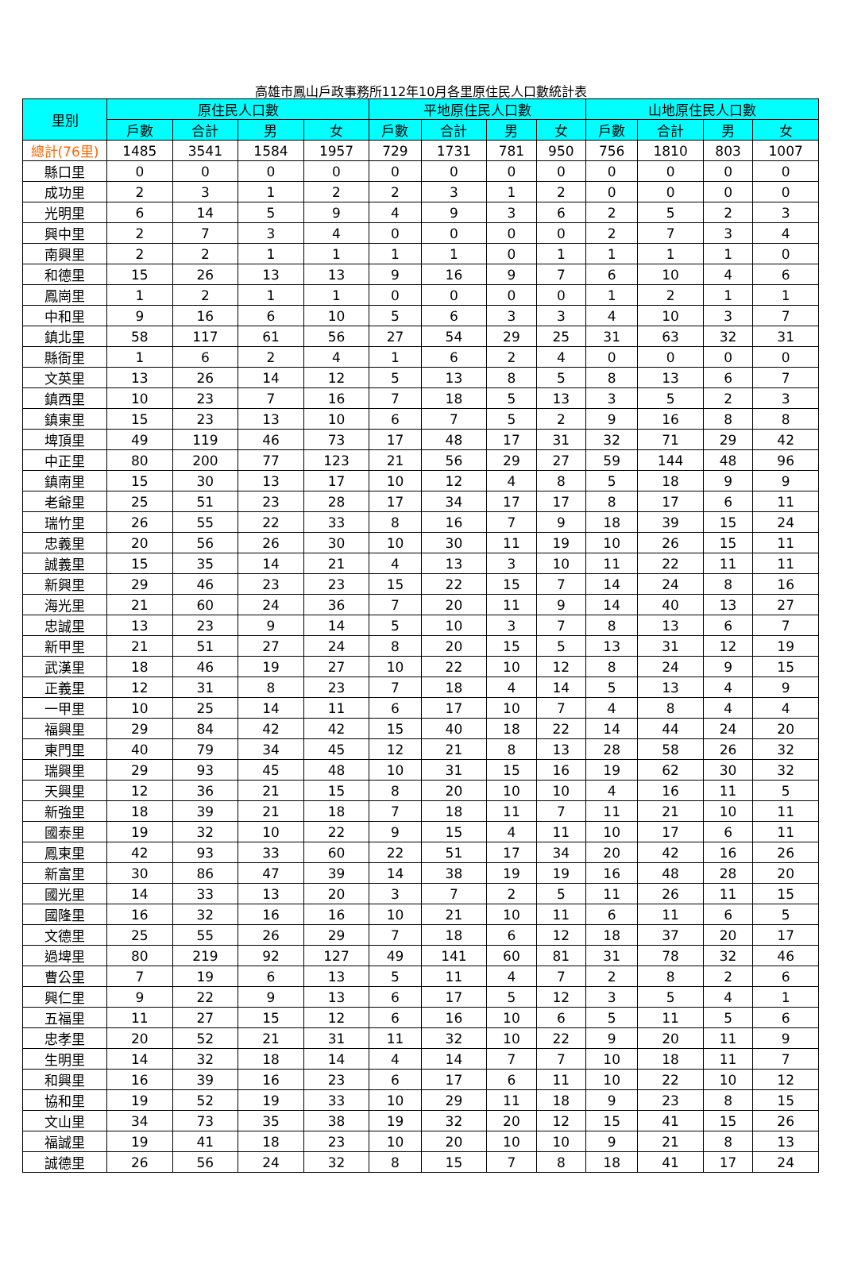高雄市鳳山戶政事務所112年10月各里原住民人口數統計表
| 里別 | 原住民人口數 | | | | 平地原住民人口數 | | | | 山地原住民人口數 | | | |
| --- | --- | --- | --- | --- | --- | --- | --- | --- | --- | --- | --- | --- |
| | 戶數 | 合計 | 男 | 女 | 戶數 | 合計 | 男 | 女 | 戶數 | 合計 | 男 | 女 |
| 總計(76里) | 1485 | 3541 | 1584 | 1957 | 729 | 1731 | 781 | 950 | 756 | 1810 | 803 | 1007 |
| 縣口里 | 0 | 0 | 0 | 0 | 0 | 0 | 0 | 0 | 0 | 0 | 0 | 0 |
| 成功里 | 2 | 3 | 1 | 2 | 2 | 3 | 1 | 2 | 0 | 0 | 0 | 0 |
| 光明里 | 6 | 14 | 5 | 9 | 4 | 9 | 3 | 6 | 2 | 5 | 2 | 3 |
| 興中里 | 2 | 7 | 3 | 4 | 0 | 0 | 0 | 0 | 2 | 7 | 3 | 4 |
| 南興里 | 2 | 2 | 1 | 1 | 1 | 1 | 0 | 1 | 1 | 1 | 1 | 0 |
| 和德里 | 15 | 26 | 13 | 13 | 9 | 16 | 9 | 7 | 6 | 10 | 4 | 6 |
| 鳳崗里 | 1 | 2 | 1 | 1 | 0 | 0 | 0 | 0 | 1 | 2 | 1 | 1 |
| 中和里 | 9 | 16 | 6 | 10 | 5 | 6 | 3 | 3 | 4 | 10 | 3 | 7 |
| 鎮北里 | 58 | 117 | 61 | 56 | 27 | 54 | 29 | 25 | 31 | 63 | 32 | 31 |
| 縣衙里 | 1 | 6 | 2 | 4 | 1 | 6 | 2 | 4 | 0 | 0 | 0 | 0 |
| 文英里 | 13 | 26 | 14 | 12 | 5 | 13 | 8 | 5 | 8 | 13 | 6 | 7 |
| 鎮西里 | 10 | 23 | 7 | 16 | 7 | 18 | 5 | 13 | 3 | 5 | 2 | 3 |
| 鎮東里 | 15 | 23 | 13 | 10 | 6 | 7 | 5 | 2 | 9 | 16 | 8 | 8 |
| 埤頂里 | 49 | 119 | 46 | 73 | 17 | 48 | 17 | 31 | 32 | 71 | 29 | 42 |
| 中正里 | 80 | 200 | 77 | 123 | 21 | 56 | 29 | 27 | 59 | 144 | 48 | 96 |
| 鎮南里 | 15 | 30 | 13 | 17 | 10 | 12 | 4 | 8 | 5 | 18 | 9 | 9 |
| 老爺里 | 25 | 51 | 23 | 28 | 17 | 34 | 17 | 17 | 8 | 17 | 6 | 11 |
| 瑞竹里 | 26 | 55 | 22 | 33 | 8 | 16 | 7 | 9 | 18 | 39 | 15 | 24 |
| 忠義里 | 20 | 56 | 26 | 30 | 10 | 30 | 11 | 19 | 10 | 26 | 15 | 11 |
| 誠義里 | 15 | 35 | 14 | 21 | 4 | 13 | 3 | 10 | 11 | 22 | 11 | 11 |
| 新興里 | 29 | 46 | 23 | 23 | 15 | 22 | 15 | 7 | 14 | 24 | 8 | 16 |
| 海光里 | 21 | 60 | 24 | 36 | 7 | 20 | 11 | 9 | 14 | 40 | 13 | 27 |
| 忠誠里 | 13 | 23 | 9 | 14 | 5 | 10 | 3 | 7 | 8 | 13 | 6 | 7 |
| 新甲里 | 21 | 51 | 27 | 24 | 8 | 20 | 15 | 5 | 13 | 31 | 12 | 19 |
| 武漢里 | 18 | 46 | 19 | 27 | 10 | 22 | 10 | 12 | 8 | 24 | 9 | 15 |
| 正義里 | 12 | 31 | 8 | 23 | 7 | 18 | 4 | 14 | 5 | 13 | 4 | 9 |
| 一甲里 | 10 | 25 | 14 | 11 | 6 | 17 | 10 | 7 | 4 | 8 | 4 | 4 |
| 福興里 | 29 | 84 | 42 | 42 | 15 | 40 | 18 | 22 | 14 | 44 | 24 | 20 |
| 東門里 | 40 | 79 | 34 | 45 | 12 | 21 | 8 | 13 | 28 | 58 | 26 | 32 |
| 瑞興里 | 29 | 93 | 45 | 48 | 10 | 31 | 15 | 16 | 19 | 62 | 30 | 32 |
| 天興里 | 12 | 36 | 21 | 15 | 8 | 20 | 10 | 10 | 4 | 16 | 11 | 5 |
| 新強里 | 18 | 39 | 21 | 18 | 7 | 18 | 11 | 7 | 11 | 21 | 10 | 11 |
| 國泰里 | 19 | 32 | 10 | 22 | 9 | 15 | 4 | 11 | 10 | 17 | 6 | 11 |
| 鳳東里 | 42 | 93 | 33 | 60 | 22 | 51 | 17 | 34 | 20 | 42 | 16 | 26 |
| 新富里 | 30 | 86 | 47 | 39 | 14 | 38 | 19 | 19 | 16 | 48 | 28 | 20 |
| 國光里 | 14 | 33 | 13 | 20 | 3 | 7 | 2 | 5 | 11 | 26 | 11 | 15 |
| 國隆里 | 16 | 32 | 16 | 16 | 10 | 21 | 10 | 11 | 6 | 11 | 6 | 5 |
| 文德里 | 25 | 55 | 26 | 29 | 7 | 18 | 6 | 12 | 18 | 37 | 20 | 17 |
| 過埤里 | 80 | 219 | 92 | 127 | 49 | 141 | 60 | 81 | 31 | 78 | 32 | 46 |
| 曹公里 | 7 | 19 | 6 | 13 | 5 | 11 | 4 | 7 | 2 | 8 | 2 | 6 |
| 興仁里 | 9 | 22 | 9 | 13 | 6 | 17 | 5 | 12 | 3 | 5 | 4 | 1 |
| 五福里 | 11 | 27 | 15 | 12 | 6 | 16 | 10 | 6 | 5 | 11 | 5 | 6 |
| 忠孝里 | 20 | 52 | 21 | 31 | 11 | 32 | 10 | 22 | 9 | 20 | 11 | 9 |
| 生明里 | 14 | 32 | 18 | 14 | 4 | 14 | 7 | 7 | 10 | 18 | 11 | 7 |
| 和興里 | 16 | 39 | 16 | 23 | 6 | 17 | 6 | 11 | 10 | 22 | 10 | 12 |
| 協和里 | 19 | 52 | 19 | 33 | 10 | 29 | 11 | 18 | 9 | 23 | 8 | 15 |
| 文山里 | 34 | 73 | 35 | 38 | 19 | 32 | 20 | 12 | 15 | 41 | 15 | 26 |
| 福誠里 | 19 | 41 | 18 | 23 | 10 | 20 | 10 | 10 | 9 | 21 | 8 | 13 |
| 誠德里 | 26 | 56 | 24 | 32 | 8 | 15 | 7 | 8 | 18 | 41 | 17 | 24 |